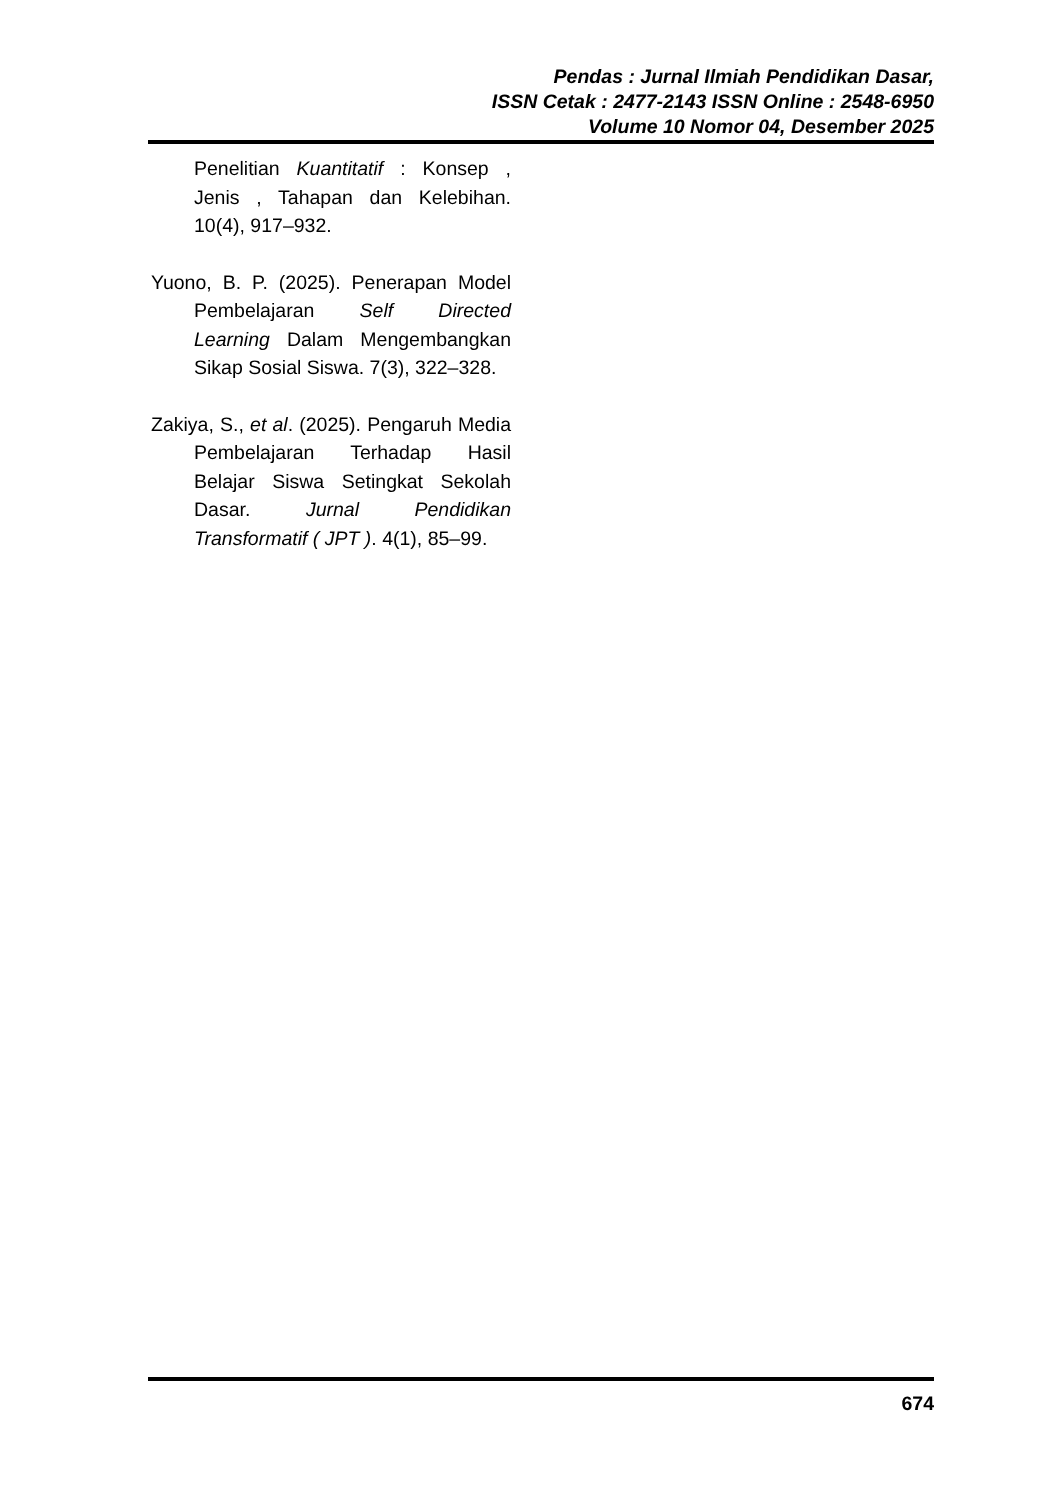Pendas : Jurnal Ilmiah Pendidikan Dasar,
ISSN Cetak : 2477-2143 ISSN Online : 2548-6950
Volume 10 Nomor 04, Desember 2025
Penelitian Kuantitatif : Konsep , Jenis , Tahapan dan Kelebihan. 10(4), 917–932.
Yuono, B. P. (2025). Penerapan Model Pembelajaran Self Directed Learning Dalam Mengembangkan Sikap Sosial Siswa. 7(3), 322–328.
Zakiya, S., et al. (2025). Pengaruh Media Pembelajaran Terhadap Hasil Belajar Siswa Setingkat Sekolah Dasar. Jurnal Pendidikan Transformatif ( JPT ). 4(1), 85–99.
674